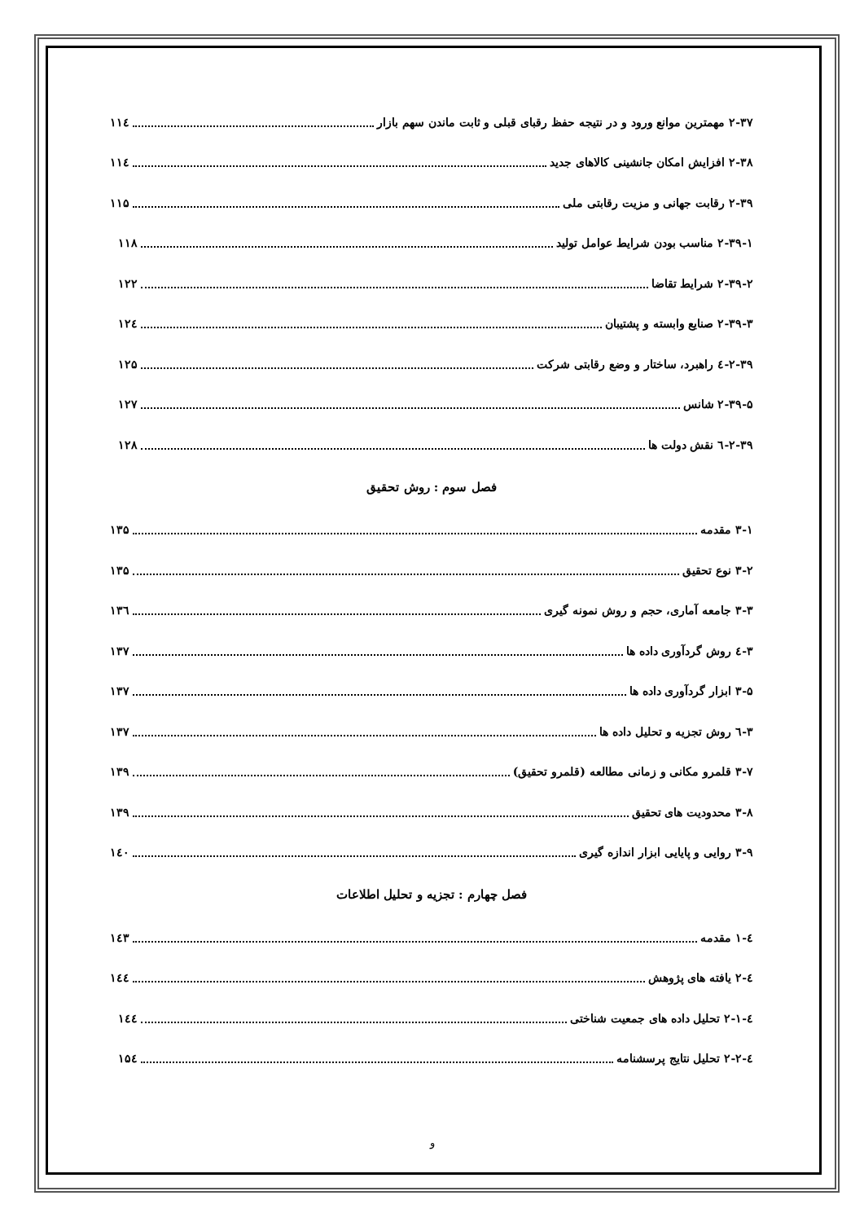۲-۳۷ مهمترین موانع ورود و در نتیجه حفظ رقبای قبلی و ثابت ماندن سهم بازار ۱۱٤
۲-۳۸ افزایش امکان جانشینی کالاهای جدید ۱۱٤
۲-۳۹ رقابت جهانی و مزیت رقابتی ملی ۱۱۵
۲-۳۹-۱ مناسب بودن شرایط عوامل تولید ۱۱۸
۲-۳۹-۲ شرایط تقاضا ۱۲۲
۲-۳۹-۳ صنایع وابسته و پشتیبان ۱۲٤
۲-۳۹-٤ راهبرد، ساختار و وضع رقابتی شرکت ۱۲۵
۲-۳۹-۵ شانس ۱۲۷
۲-۳۹-٦ نقش دولت ها ۱۲۸
فصل سوم : روش تحقیق
۳-۱ مقدمه ۱۳۵
۳-۲ نوع تحقیق ۱۳۵
۳-۳ جامعه آماری، حجم و روش نمونه گیری ۱۳٦
۳-٤ روش گردآوری داده ها ۱۳۷
۳-۵ ابزار گردآوری داده ها ۱۳۷
۳-٦ روش تجزیه و تحلیل داده ها ۱۳۷
۳-۷ قلمرو مکانی و زمانی مطالعه (قلمرو تحقیق) ۱۳۹
۳-۸ محدودیت های تحقیق ۱۳۹
۳-۹ روایی و پایایی ابزار اندازه گیری ۱٤۰
فصل چهارم : تجزیه و تحلیل اطلاعات
٤-۱ مقدمه ۱٤۳
٤-۲ یافته های پژوهش ۱٤٤
٤-۲-۱ تحلیل داده های جمعیت شناختی ۱٤٤
٤-۲-۲ تحلیل نتایج پرسشنامه ۱۵٤
و